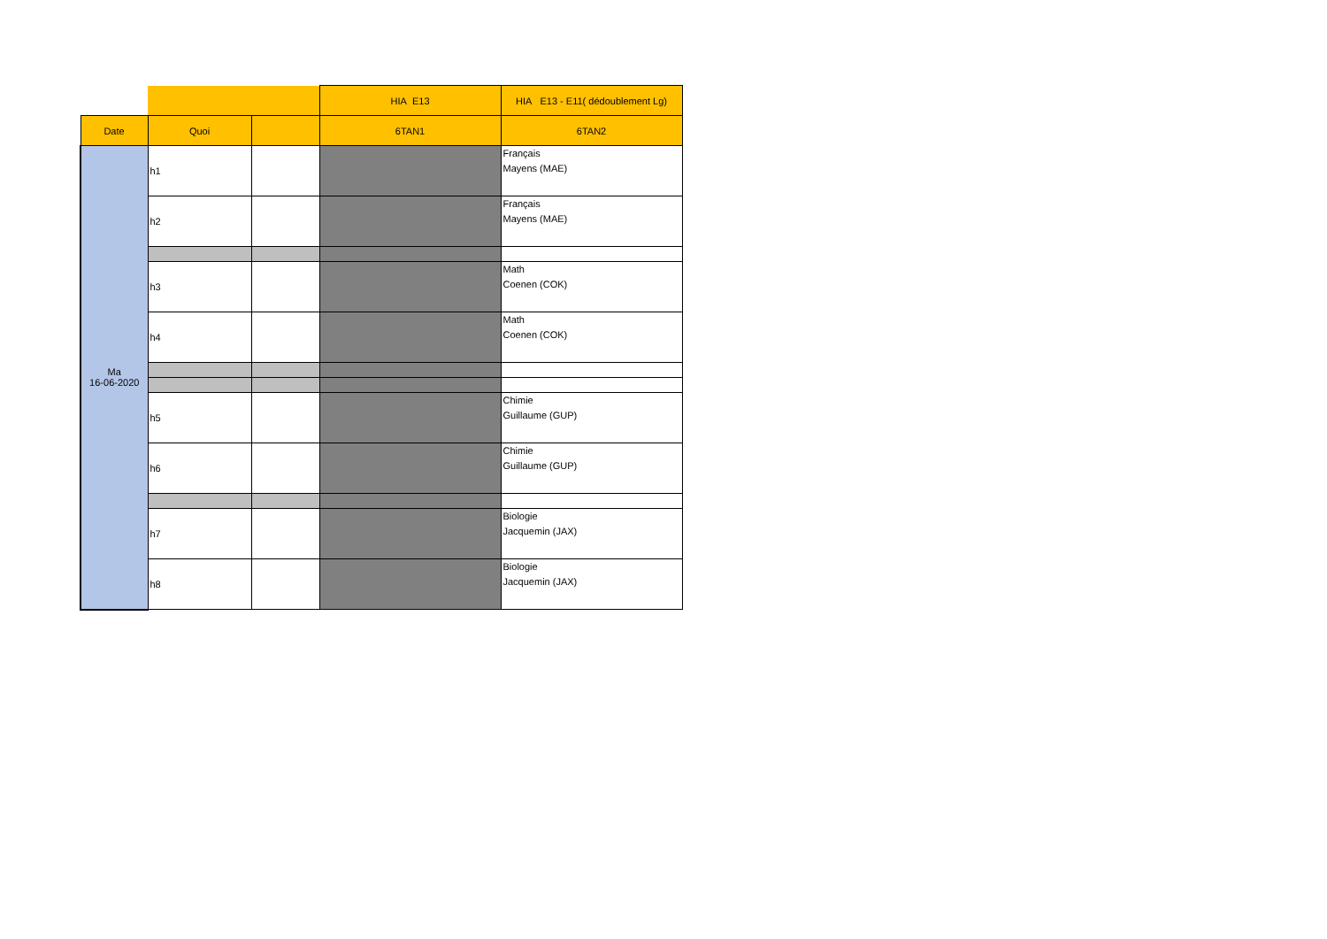| | | | HIA E13 | HIA E13 - E11( dédoublement Lg) |
| Date | Quoi | | 6TAN1 | 6TAN2 |
| Ma 16-06-2020 | h1 | | | Français Mayens (MAE) |
| | h2 | | | Français Mayens (MAE) |
| | h3 | | | Math Coenen (COK) |
| | h4 | | | Math Coenen (COK) |
| | h5 | | | Chimie Guillaume (GUP) |
| | h6 | | | Chimie Guillaume (GUP) |
| | h7 | | | Biologie Jacquemin (JAX) |
| | h8 | | | Biologie Jacquemin (JAX) |